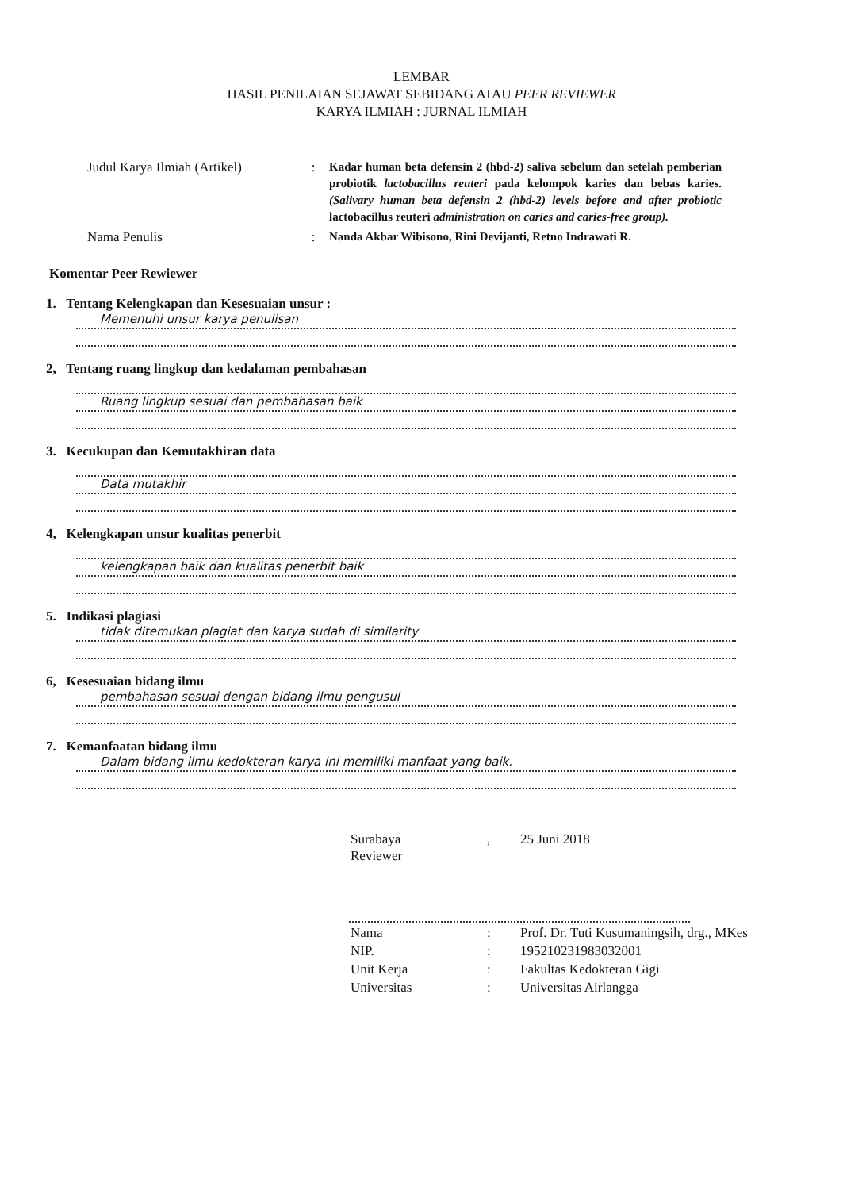LEMBAR
HASIL PENILAIAN SEJAWAT SEBIDANG ATAU PEER REVIEWER
KARYA ILMIAH : JURNAL ILMIAH
| Judul Karya Ilmiah (Artikel) | : | Kadar human beta defensin 2 (hbd-2) saliva sebelum dan setelah pemberian probiotik lactobacillus reuteri pada kelompok karies dan bebas karies. (Salivary human beta defensin 2 (hbd-2) levels before and after probiotic lactobacillus reuteri administration on caries and caries-free group). |
| Nama Penulis | : | Nanda Akbar Wibisono, Rini Devijanti, Retno Indrawati R. |
Komentar Peer Rewiewer
1. Tentang Kelengkapan dan Kesesuaian unsur :
Memenuhi unsur karya penulisan
2, Tentang ruang lingkup dan kedalaman pembahasan
Ruang lingkup sesuai dan pembahasan baik
3. Kecukupan dan Kemutakhiran data
Data mutakhir
4, Kelengkapan unsur kualitas penerbit
kelengkapan baik dan kualitas penerbit baik
5. Indikasi plagiasi
tidak ditemukan plagiat dan karya sudah di similarity
6, Kesesuaian bidang ilmu
pembahasan sesuai dengan bidang ilmu pengusul
7. Kemanfaatan bidang ilmu
Dalam bidang ilmu kedokteran karya ini memiliki manfaat yang baik.
| Surabaya Reviewer | , | 25 Juni 2018 |
| Nama | : | Prof. Dr. Tuti Kusumaningsih, drg., MKes |
| NIP. | : | 195210231983032001 |
| Unit Kerja | : | Fakultas Kedokteran Gigi |
| Universitas | : | Universitas Airlangga |